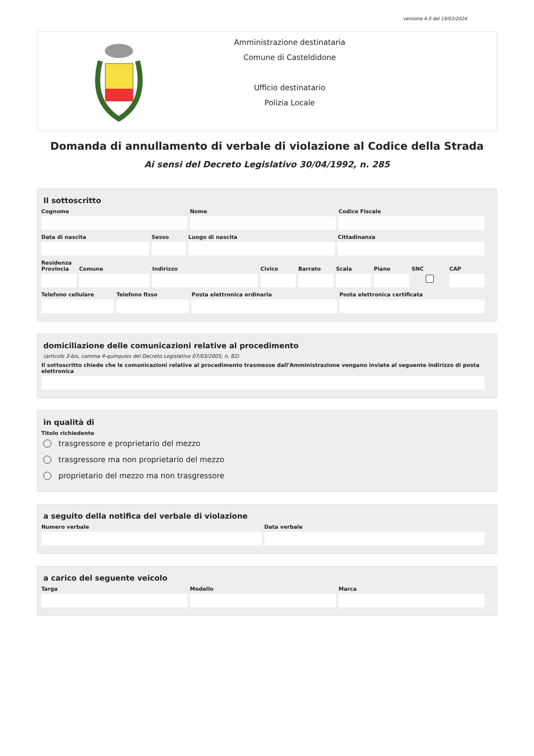versione 4.0 del 19/03/2024
Amministrazione destinataria
Comune di Casteldidone
Ufficio destinatario
Polizia Locale
Domanda di annullamento di verbale di violazione al Codice della Strada
Ai sensi del Decreto Legislativo 30/04/1992, n. 285
Il sottoscritto
Cognome Nome Codice Fiscale
Data di nascita Sesso Luogo di nascita Cittadinanza
Residenza
Provincia Comune Indirizzo Civico Barrato Scala Piano SNC CAP
Telefono cellulare Telefono fisso Posta elettronica ordinaria Posta elettronica certificata
domiciliazione delle comunicazioni relative al procedimento
(articolo 3-bis, comma 4-quinquies del Decreto Legislativo 07/03/2005, n. 82)
Il sottoscritto chiede che le comunicazioni relative al procedimento trasmesse dall'Amministrazione vengano inviate al seguente indirizzo di posta elettronica
in qualità di
Titolo richiedente
trasgressore e proprietario del mezzo
trasgressore ma non proprietario del mezzo
proprietario del mezzo ma non trasgressore
a seguito della notifica del verbale di violazione
Numero verbale Data verbale
a carico del seguente veicolo
Targa Modello Marca